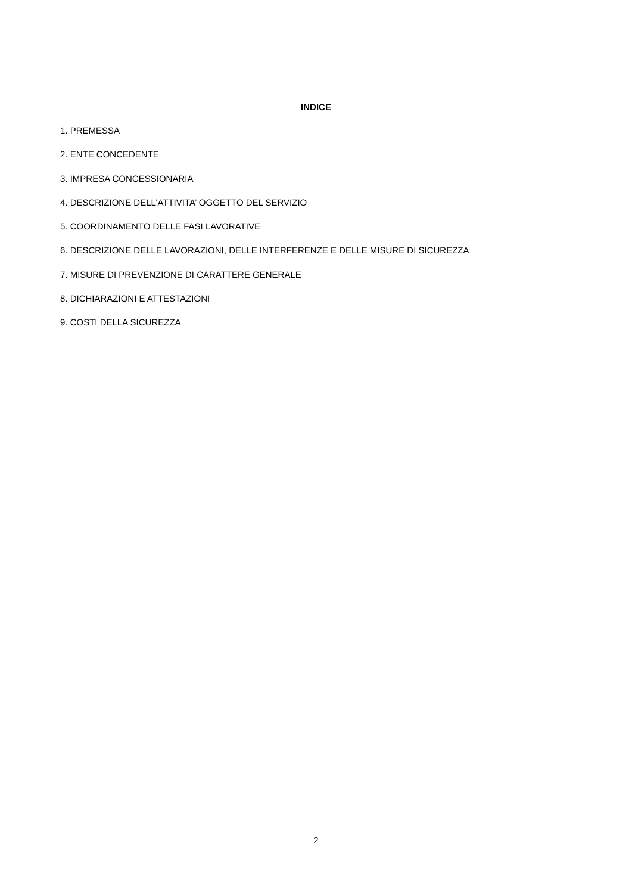INDICE
1. PREMESSA
2. ENTE CONCEDENTE
3. IMPRESA CONCESSIONARIA
4. DESCRIZIONE DELL’ATTIVITA’ OGGETTO DEL SERVIZIO
5. COORDINAMENTO DELLE FASI LAVORATIVE
6. DESCRIZIONE DELLE LAVORAZIONI, DELLE INTERFERENZE E DELLE MISURE DI SICUREZZA
7. MISURE DI PREVENZIONE DI CARATTERE GENERALE
8. DICHIARAZIONI E ATTESTAZIONI
9. COSTI DELLA SICUREZZA
2